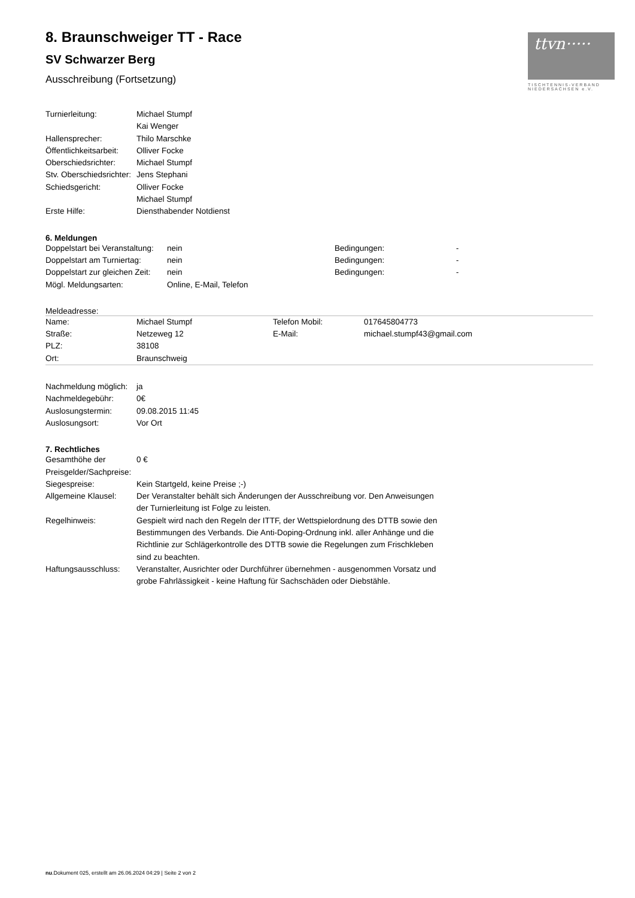ttvn·····
TISCHTENNIS-VERBAND NIEDERSACHSEN e.V.
8. Braunschweiger TT - Race
SV Schwarzer Berg
Ausschreibung (Fortsetzung)
| Turnierleitung: | Michael Stumpf Kai Wenger |
| Hallensprecher: | Thilo Marschke |
| Öffentlichkeitsarbeit: | Olliver Focke |
| Oberschiedsrichter: | Michael Stumpf |
| Stv. Oberschiedsrichter: | Jens Stephani |
| Schiedsgericht: | Olliver Focke Michael Stumpf |
| Erste Hilfe: | Diensthabender Notdienst |
6. Meldungen
| Doppelstart bei Veranstaltung: | nein | Bedingungen: | - |
| Doppelstart am Turniertag: | nein | Bedingungen: | - |
| Doppelstart zur gleichen Zeit: | nein | Bedingungen: | - |
| Mögl. Meldungsarten: | Online, E-Mail, Telefon | | |
Meldeadresse:
| Name: | Michael Stumpf | Telefon Mobil: | 017645804773 |
| Straße: | Netzeweg 12 | E-Mail: | michael.stumpf43@gmail.com |
| PLZ: | 38108 | | |
| Ort: | Braunschweig | | |
| Nachmeldung möglich: | ja |
| Nachmeldegebühr: | 0€ |
| Auslosungstermin: | 09.08.2015 11:45 |
| Auslosungsort: | Vor Ort |
7. Rechtliches
| Gesamthöhe der Preisgelder/Sachpreise: | 0 € |
| Siegespreise: | Kein Startgeld, keine Preise ;-) |
| Allgemeine Klausel: | Der Veranstalter behält sich Änderungen der Ausschreibung vor. Den Anweisungen der Turnierleitung ist Folge zu leisten. |
| Regelhinweis: | Gespielt wird nach den Regeln der ITTF, der Wettspielordnung des DTTB sowie den Bestimmungen des Verbands. Die Anti-Doping-Ordnung inkl. aller Anhänge und die Richtlinie zur Schlägerkontrolle des DTTB sowie die Regelungen zum Frischkleben sind zu beachten. |
| Haftungsausschluss: | Veranstalter, Ausrichter oder Durchführer übernehmen - ausgenommen Vorsatz und grobe Fahrlässigkeit - keine Haftung für Sachschäden oder Diebstähle. |
nu.Dokument 025, erstellt am 26.06.2024 04:29 | Seite 2 von 2